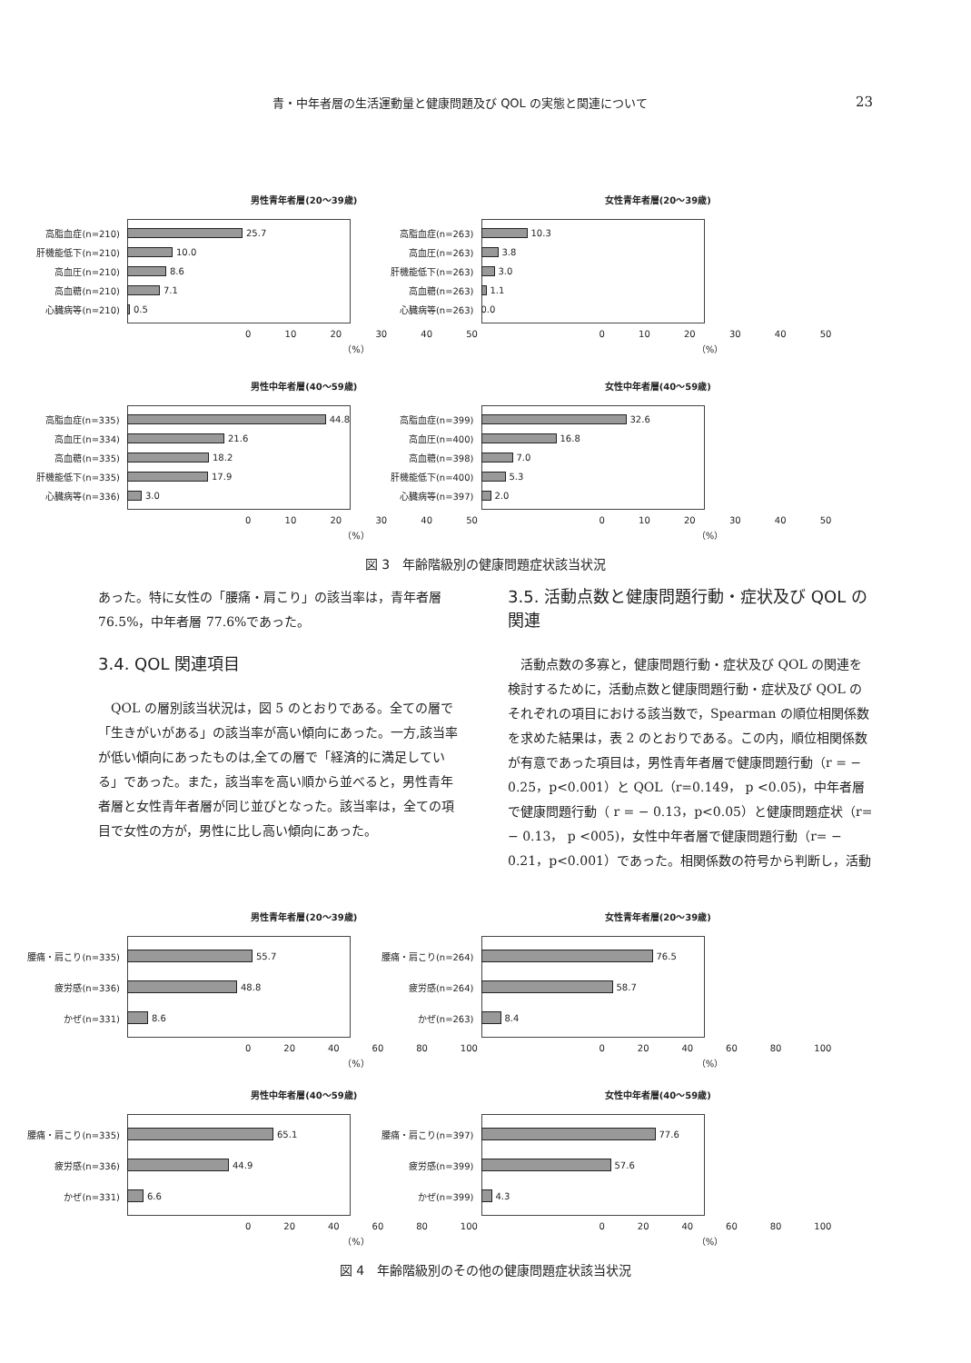青・中年者層の生活運動量と健康問題及び QOL の実態と関連について 23
男性青年者層(20〜39歳)
高脂血症(n=210) 25.7
肝機能低下(n=210) 10.0
高血圧(n=210) 8.6
高血糖(n=210) 7.1
心臓病等(n=210) 0.5
0 10 20 30 40 50
（%）
女性青年者層(20〜39歳)
高脂血症(n=263) 10.3
高血圧(n=263) 3.8
肝機能低下(n=263) 3.0
高血糖(n=263) 1.1
心臓病等(n=263) 0.0
0 10 20 30 40 50
（%）
男性中年者層(40〜59歳)
高脂血症(n=335) 44.8
高血圧(n=334) 21.6
高血糖(n=335) 18.2
肝機能低下(n=335) 17.9
心臓病等(n=336) 3.0
0 10 20 30 40 50
（%）
女性中年者層(40〜59歳)
高脂血症(n=399) 32.6
高血圧(n=400) 16.8
高血糖(n=398) 7.0
肝機能低下(n=400) 5.3
心臓病等(n=397) 2.0
0 10 20 30 40 50
（%）
図 3　年齢階級別の健康問題症状該当状況
あった。特に女性の「腰痛・肩こり」の該当率は，青年者層 76.5%，中年者層 77.6%であった。
3.4. QOL 関連項目
QOL の層別該当状況は，図 5 のとおりである。全ての層で「生きがいがある」の該当率が高い傾向にあった。一方,該当率が低い傾向にあったものは,全ての層で「経済的に満足している」であった。また，該当率を高い順から並べると，男性青年者層と女性青年者層が同じ並びとなった。該当率は，全ての項目で女性の方が，男性に比し高い傾向にあった。
3.5. 活動点数と健康問題行動・症状及び QOL の関連
活動点数の多寡と，健康問題行動・症状及び QOL の関連を検討するために，活動点数と健康問題行動・症状及び QOL のそれぞれの項目における該当数で，Spearman の順位相関係数を求めた結果は，表 2 のとおりである。この内，順位相関係数が有意であった項目は，男性青年者層で健康問題行動（r = − 0.25，p<0.001）と QOL（r=0.149， p <0.05)，中年者層で健康問題行動（ r = − 0.13，p<0.05）と健康問題症状（r= − 0.13， p <005)，女性中年者層で健康問題行動（r= − 0.21，p<0.001）であった。相関係数の符号から判断し，活動
男性青年者層(20〜39歳)
腰痛・肩こり(n=335) 55.7
疲労感(n=336) 48.8
かぜ(n=331) 8.6
0 20 40 60 80 100
（%）
女性青年者層(20〜39歳)
腰痛・肩こり(n=264) 76.5
疲労感(n=264) 58.7
かぜ(n=263) 8.4
0 20 40 60 80 100
（%）
男性中年者層(40〜59歳)
腰痛・肩こり(n=335) 65.1
疲労感(n=336) 44.9
かぜ(n=331) 6.6
0 20 40 60 80 100
（%）
女性中年者層(40〜59歳)
腰痛・肩こり(n=397) 77.6
疲労感(n=399) 57.6
かぜ(n=399) 4.3
0 20 40 60 80 100
（%）
図 4　年齢階級別のその他の健康問題症状該当状況